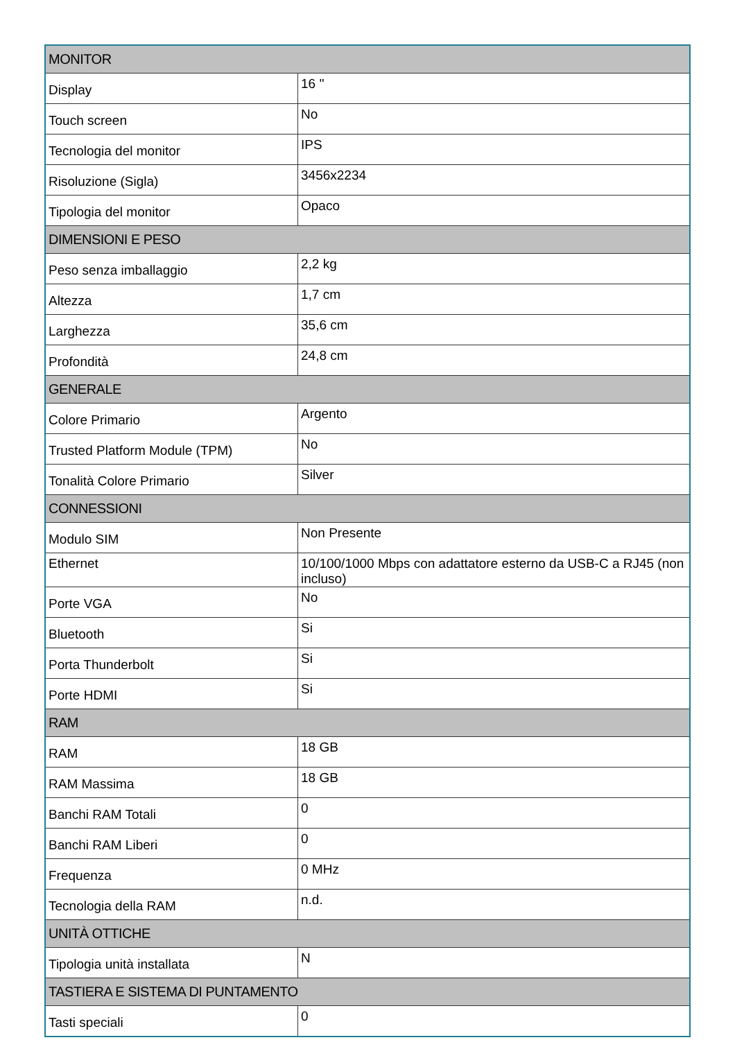| MONITOR | |
| --- | --- |
| Display | 16 '' |
| Touch screen | No |
| Tecnologia del monitor | IPS |
| Risoluzione (Sigla) | 3456x2234 |
| Tipologia del monitor | Opaco |
| DIMENSIONI E PESO | |
| Peso senza imballaggio | 2,2 kg |
| Altezza | 1,7 cm |
| Larghezza | 35,6 cm |
| Profondità | 24,8 cm |
| GENERALE | |
| Colore Primario | Argento |
| Trusted Platform Module (TPM) | No |
| Tonalità Colore Primario | Silver |
| CONNESSIONI | |
| Modulo SIM | Non Presente |
| Ethernet | 10/100/1000 Mbps con adattatore esterno da USB-C a RJ45 (non incluso) |
| Porte VGA | No |
| Bluetooth | Si |
| Porta Thunderbolt | Si |
| Porte HDMI | Si |
| RAM | |
| RAM | 18 GB |
| RAM Massima | 18 GB |
| Banchi RAM Totali | 0 |
| Banchi RAM Liberi | 0 |
| Frequenza | 0 MHz |
| Tecnologia della RAM | n.d. |
| UNITÀ OTTICHE | |
| Tipologia unità installata | N |
| TASTIERA E SISTEMA DI PUNTAMENTO | |
| Tasti speciali | 0 |